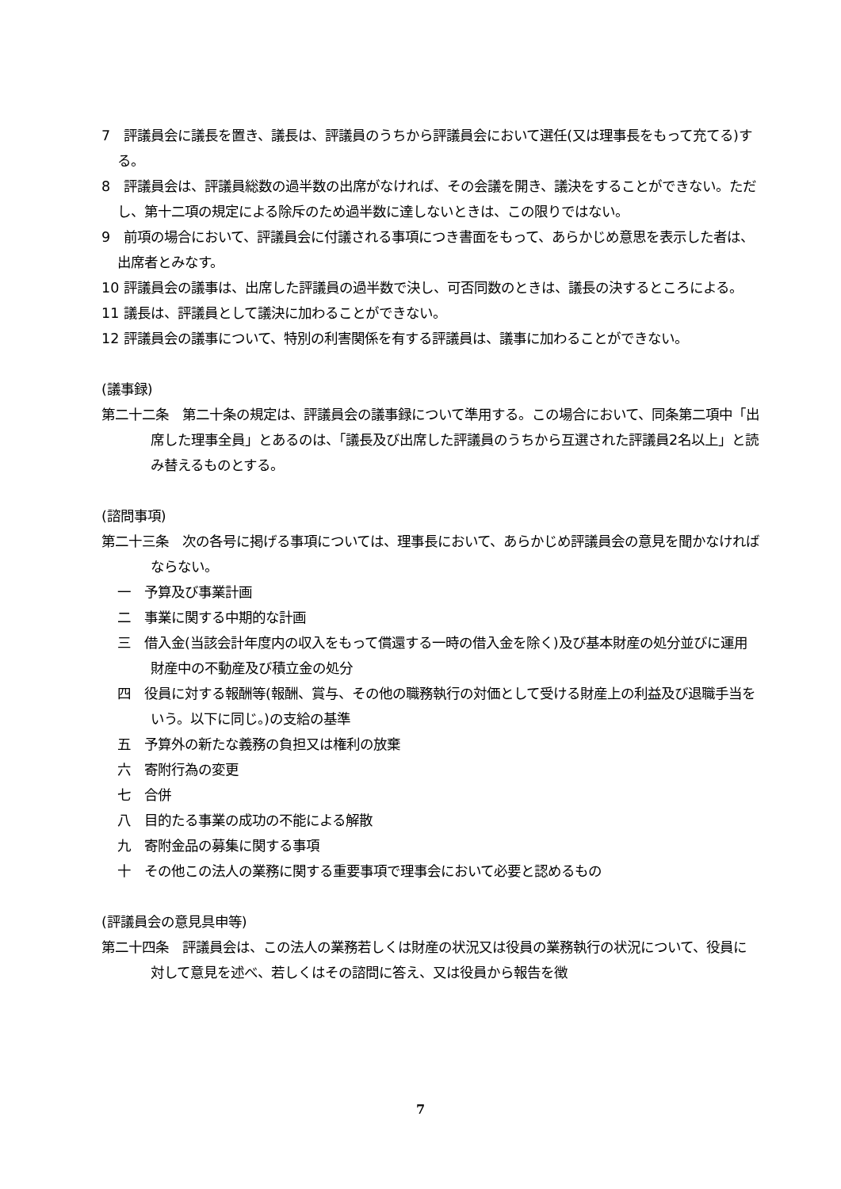7　評議員会に議長を置き、議長は、評議員のうちから評議員会において選任(又は理事長をもって充てる)する。
8　評議員会は、評議員総数の過半数の出席がなければ、その会議を開き、議決をすることができない。ただし、第十二項の規定による除斥のため過半数に達しないときは、この限りではない。
9　前項の場合において、評議員会に付議される事項につき書面をもって、あらかじめ意思を表示した者は、出席者とみなす。
10 評議員会の議事は、出席した評議員の過半数で決し、可否同数のときは、議長の決するところによる。
11 議長は、評議員として議決に加わることができない。
12 評議員会の議事について、特別の利害関係を有する評議員は、議事に加わることができない。
(議事録)
第二十二条　第二十条の規定は、評議員会の議事録について準用する。この場合において、同条第二項中「出席した理事全員」とあるのは、「議長及び出席した評議員のうちから互選された評議員2名以上」と読み替えるものとする。
(諮問事項)
第二十三条　次の各号に掲げる事項については、理事長において、あらかじめ評議員会の意見を聞かなければならない。
一　予算及び事業計画
二　事業に関する中期的な計画
三　借入金(当該会計年度内の収入をもって償還する一時の借入金を除く)及び基本財産の処分並びに運用財産中の不動産及び積立金の処分
四　役員に対する報酬等(報酬、賞与、その他の職務執行の対価として受ける財産上の利益及び退職手当をいう。以下に同じ。)の支給の基準
五　予算外の新たな義務の負担又は権利の放棄
六　寄附行為の変更
七　合併
八　目的たる事業の成功の不能による解散
九　寄附金品の募集に関する事項
十　その他この法人の業務に関する重要事項で理事会において必要と認めるもの
(評議員会の意見具申等)
第二十四条　評議員会は、この法人の業務若しくは財産の状況又は役員の業務執行の状況について、役員に対して意見を述べ、若しくはその諮問に答え、又は役員から報告を徴
7